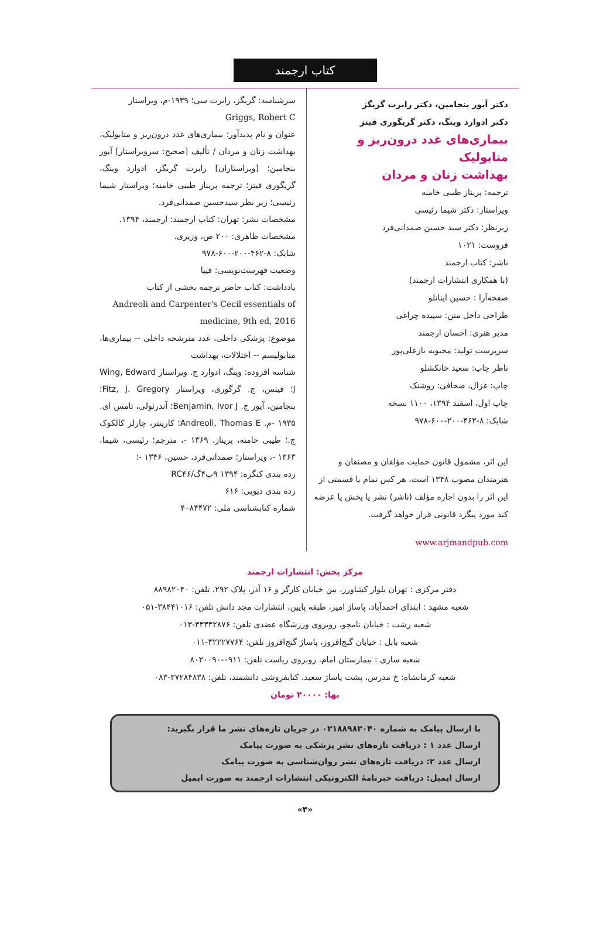کتاب ارجمند
دکتر آیور بنجامین، دکتر رابرت گریگز
دکتر ادوارد وینگ، دکتر گریگوری فیتز
بیماری‌های غدد درون‌ریز و متابولیک
بهداشت زنان و مردان
ترجمه: پریناز طیبی خامنه
ویراستار: دکتر شیما رئیسی
زیرنظر: دکتر سید حسین صمدانی‌فرد
فروست: ۱۰۲۱
ناشر: کتاب ارجمند
(با همکاری انتشارات ارجمند)
صفحه‌آرا : حسین اینانلو
طراحی داخل متن: سپیده چراغی
مدیر هنری: احسان ارجمند
سرپرست تولید: محبوبه بازعلی‌پور
ناظر چاپ: سعید خانکشلو
چاپ: غزال، صحافی: روشنک
چاپ اول، اسفند ۱۳۹۴، ۱۱۰۰ نسخه
شابک: ۸-۴۶۲-۲۰۰-۶۰۰-۹۷۸
این اثر، مشمول قانون حمایت مؤلفان و مصنفان و هنرمندان مصوب ۱۳۴۸ است، هر کس تمام یا قسمتی از این اثر را بدون اجازه مؤلف (ناشر) نشر یا پخش یا عرضه کند مورد پیگرد قانونی قرار خواهد گرفت.
www.arjmandpub.com
سرشناسه: گریگز، رابرت سی؛ ۱۹۳۹-م، ویراستار
Griggs, Robert C
عنوان و نام پدیدآور: بیماری‌های غدد درون‌ریز و متابولیک، بهداشت زنان و مردان / تألیف [صحیح: سرویراستار] آیور بنجامین؛ [ویراستاران] رابرت گریگز، ادوارد وینگ، گریگوری فیتز؛ ترجمه پریناز طیبی خامنه؛ ویراستار شیما رئیسی؛ زیر نظر سیدحسین صمدانی‌فرد.
مشخصات نشر: تهران: کتاب ارجمند: ارجمند، ۱۳۹۴.
مشخصات ظاهری: ۲۰۰ ص، وزیری.
شابک: ۸-۴۶۲-۲۰۰-۶۰۰-۹۷۸
وضعیت فهرست‌نویسی: فیپا
یادداشت: کتاب حاضر ترجمه بخشی از کتاب
Andreoli and Carpenter's Cecil essentials of medicine, 9th ed, 2016
موضوع: پزشکی داخلی، غدد مترشحه داخلی -- بیماری‌ها، متابولیسم -- اختلالات، بهداشت
شناسه افزوده: وینگ، ادوارد ج. ویراستار Wing, Edward J؛ فیتس، ج. گرگوری، ویراستار Fitz, J. Gregory؛ بنجامین، آیور ج. Benjamin, Ivor J؛ آندرئولی، تامس ای. ۱۹۳۵ -م. Andreoli, Thomas E؛ کارپنتر، چارلز کالکوک ج.؛ طیبی خامنه، پریناز، ۱۳۶۹ -، مترجم؛ رئیسی، شیما، ۱۳۶۳ -، ویراستار؛ صمدانی‌فرد، حسین، ۱۳۴۶ -؛
رده بندی کنگره: ۱۳۹۴ ۹ب۴گ/RC۴۶
رده بندی دیویی: ۶۱۶
شماره کتابشناسی ملی: ۴۰۸۴۴۷۲
مرکز پخش: انتشارات ارجمند
دفتر مرکزی : تهران بلوار کشاورز، بین خیابان کارگر و ۱۶ آذر، پلاک ۲۹۲، تلفن: ۸۸۹۸۲۰۴۰
شعبه مشهد : ابتدای احمدآباد، پاساژ امیر، طبقه پایین، انتشارات مجد دانش تلفن: ۳۸۴۴۱۰۱۶-۰۵۱
شعبه رشت : خیابان نامجو، روبروی ورزشگاه عضدی تلفن: ۳۳۳۳۲۸۷۶-۰۱۳
شعبه بابل : خیابان گنج‌افروز، پاساژ گنج‌افروز تلفن: ۳۲۲۲۷۷۶۴-۰۱۱
شعبه ساری : بیمارستان امام، روبروی ریاست تلفن: ۰۹۱۱-۸۰۲۰۰۹۰
شعبه کرمانشاه: خ مدرس، پشت پاساژ سعید، کتابفروشی دانشمند، تلفن: ۳۷۲۸۴۸۳۸-۰۸۳
بها: ۲۰۰۰۰ تومان
با ارسال پیامک به شماره ۰۲۱۸۸۹۸۲۰۴۰ در جریان تازه‌های نشر ما قرار بگیرید:
ارسال عدد ۱ : دریافت تازه‌های نشر پزشکی به صورت پیامک
ارسال عدد ۲: دریافت تازه‌های نشر روان‌شناسی به صورت پیامک
ارسال ایمیل: دریافت خبرنامهٔ الکترونیکی انتشارات ارجمند به صورت ایمیل
«۴»